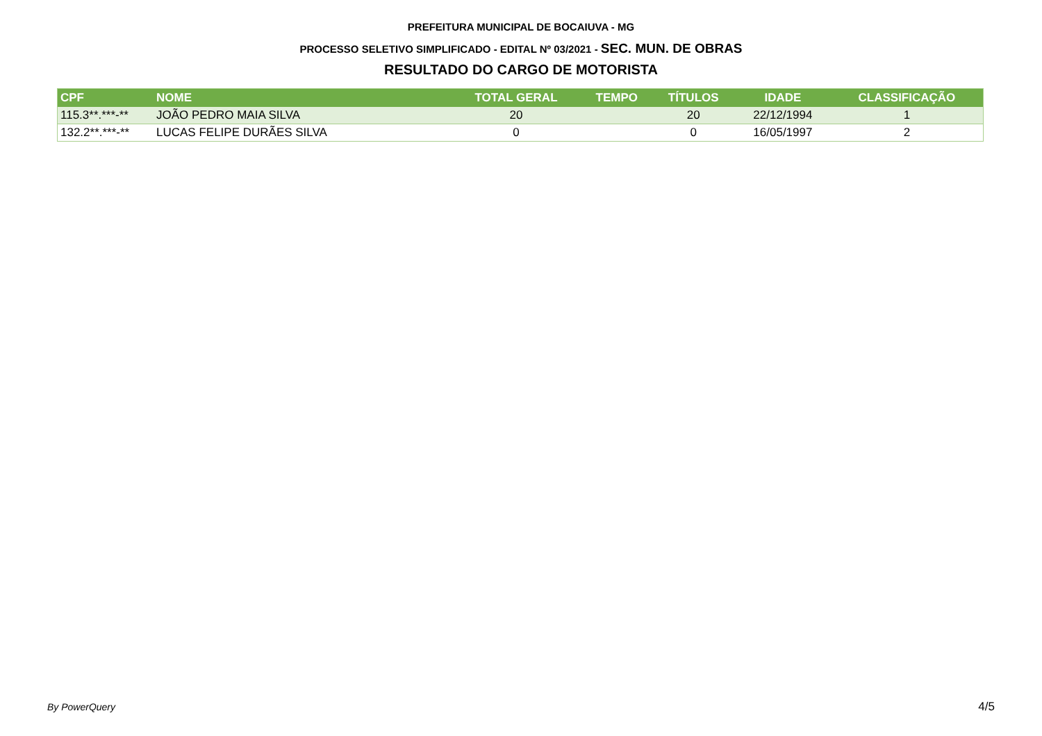PREFEITURA MUNICIPAL DE BOCAIUVA - MG
PROCESSO SELETIVO SIMPLIFICADO - EDITAL Nº 03/2021 - SEC. MUN. DE OBRAS
RESULTADO DO CARGO DE MOTORISTA
| CPF | NOME | TOTAL GERAL | TEMPO | TÍTULOS | IDADE | CLASSIFICAÇÃO |
| --- | --- | --- | --- | --- | --- | --- |
| 115.3**.***-** | JOÃO PEDRO MAIA SILVA | 20 | | 20 | 22/12/1994 | 1 |
| 132.2**.***-** | LUCAS FELIPE DURÃES SILVA | 0 | | 0 | 16/05/1997 | 2 |
By PowerQuery 4/5